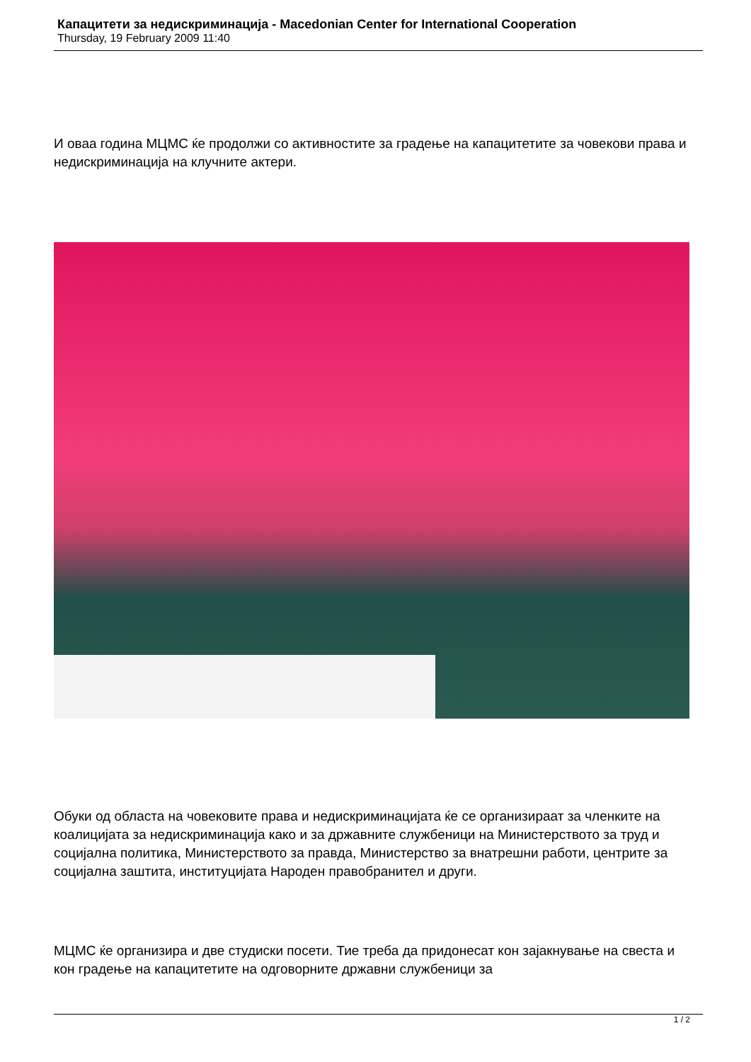Капацитети за недискриминација - Macedonian Center for International Cooperation
Thursday, 19 February 2009 11:40
И оваа година МЦМС ќе продолжи со активностите за градење на капацитетите за човекови права и недискриминација на клучните актери.
Обуки од областа на човековите права и недискриминацијата ќе се организираат за членките на коалицијата за недискриминација како и за државните службеници на Министерството за труд и социјална политика, Министерството за правда, Министерство за внатрешни работи, центрите за социјална заштита, институцијата Народен правобранител и други.
МЦМС ќе организира и две студиски посети. Тие треба да придонесат кон зајакнување на свеста и кон градење на капацитетите на одговорните државни службеници за
1 / 2